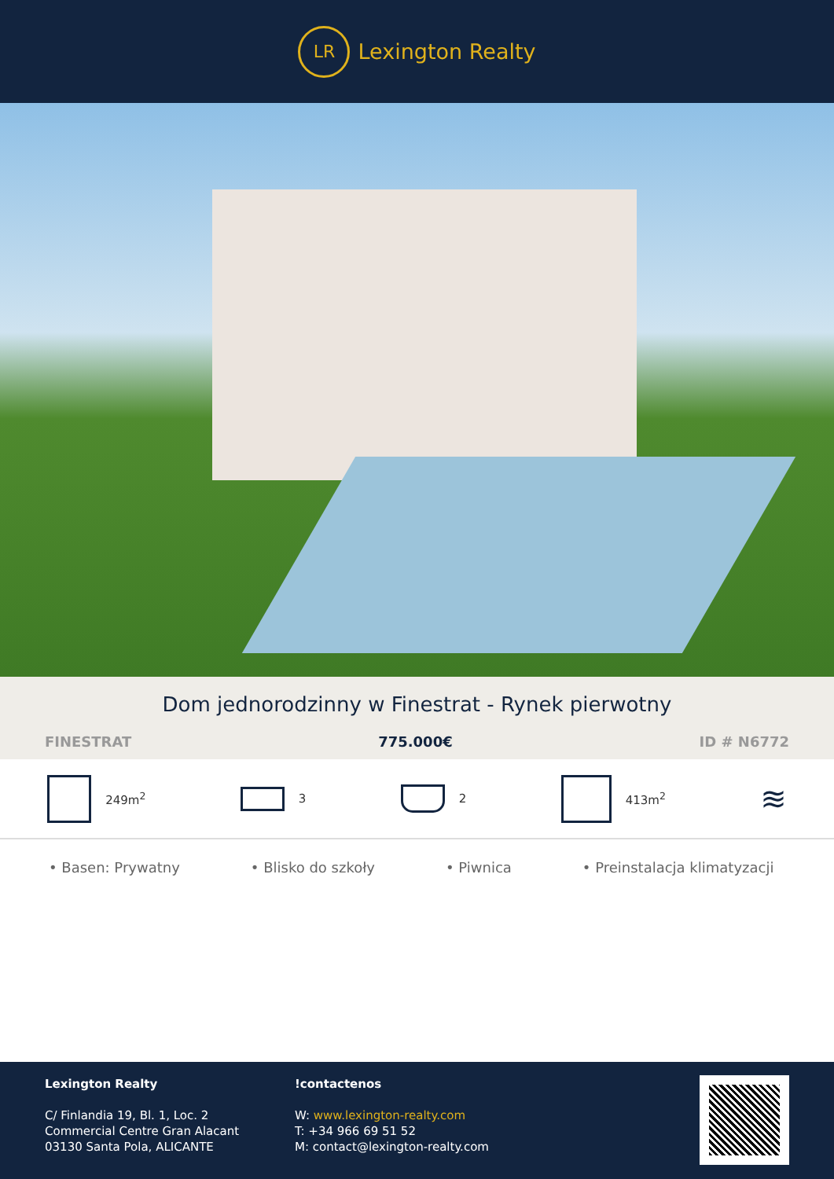LR
Lexington Realty
Dom jednorodzinny w Finestrat - Rynek pierwotny
FINESTRAT 775.000€ ID # N6772
249m<sup>2</sup> 3 2 413m<sup>2</sup>
≋
• Basen: Prywatny • Blisko do szkoły • Piwnica • Preinstalacja klimatyzacji
Lexington Realty
C/ Finlandia 19, Bl. 1, Loc. 2
Commercial Centre Gran Alacant
03130 Santa Pola, ALICANTE
!contactenos
W: www.lexington-realty.com
T: +34 966 69 51 52
M: contact@lexington-realty.com